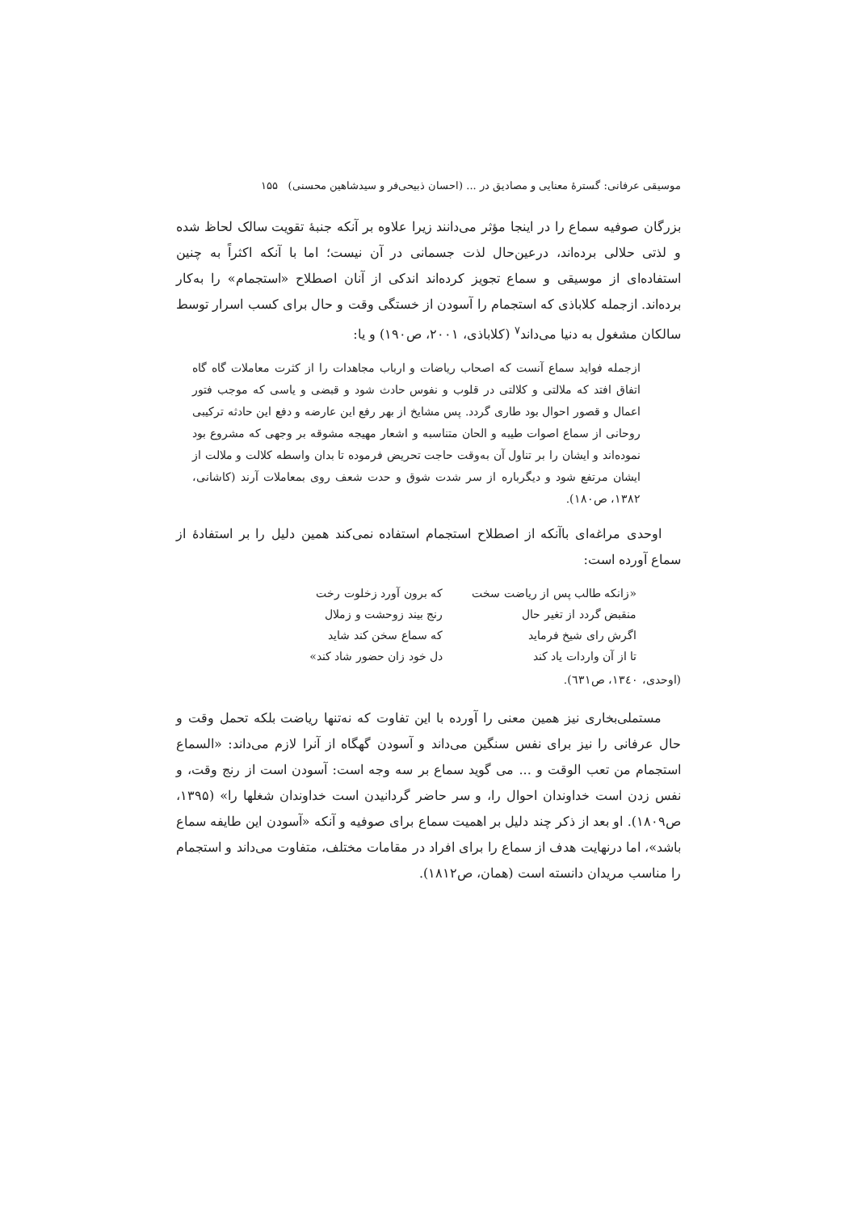موسیقی عرفانی: گسترهٔ معنایی و مصادیق در ... (احسان ذبیحی‌فر و سیدشاهین محسنی) ۱۵۵
بزرگان صوفیه سماع را در اینجا مؤثر می‌دانند زیرا علاوه بر آنکه جنبهٔ تقویت سالک لحاظ شده و لذتی حلالی برده‌اند، درعین‌حال لذت جسمانی در آن نیست؛ اما با آنکه اکثراً به چنین استفاده‌ای از موسیقی و سماع تجویز کرده‌اند اندکی از آنان اصطلاح «استجمام» را به‌کار برده‌اند. ازجمله کلاباذی که استجمام را آسودن از خستگی وقت و حال برای کسب اسرار توسط سالکان مشغول به دنیا می‌داند<sup>۷</sup> (کلاباذی، ۲۰۰۱، ص۱۹۰) و یا:
ازجمله فواید سماع آنست که اصحاب ریاضات و ارباب مجاهدات را از کثرت معاملات گاه گاه اتفاق افتد که ملالتی و کلالتی در قلوب و نفوس حادث شود و قبضی و یاسی که موجب فتور اعمال و قصور احوال بود طاری گردد. پس مشایخ از بهر رفع این عارضه و دفع این حادثه ترکیبی روحانی از سماع اصوات طیبه و الحان متناسبه و اشعار مهیجه مشوقه بر وجهی که مشروع بود نموده‌اند و ایشان را بر تناول آن به‌وقت حاجت تحریض فرموده تا بدان واسطه کلالت و ملالت از ایشان مرتفع شود و دیگرباره از سر شدت شوق و حدت شعف روی بمعاملات آرند (کاشانی، ۱۳۸۲، ص۱۸۰).
اوحدی مراغه‌ای باآنکه از اصطلاح استجمام استفاده نمی‌کند همین دلیل را بر استفادهٔ از سماع آورده است:
| «زانکه طالب پس از ریاضت سخت | که برون آورد زخلوت رخت |
| منقبض گردد از تغیر حال | رنج بیند زوحشت و زملال |
| اگرش رای شیخ فرماید | که سماع سخن کند شاید |
| تا از آن واردات یاد کند | دل خود زان حضور شاد کند» |
(اوحدی، ۱۳٤۰، ص٦۳۱).
مستملی‌بخاری نیز همین معنی را آورده با این تفاوت که نه‌تنها ریاضت بلکه تحمل وقت و حال عرفانی را نیز برای نفس سنگین می‌داند و آسودن گهگاه از آنرا لازم می‌داند: «السماع استجمام من تعب الوقت و ... می گوید سماع بر سه وجه است: آسودن است از رنج وقت، و نفس زدن است خداوندان احوال را، و سر حاضر گردانیدن است خداوندان شغلها را» (۱۳۹۵، ص۱۸۰۹). او بعد از ذکر چند دلیل بر اهمیت سماع برای صوفیه و آنکه «آسودن این طایفه سماع باشد»، اما درنهایت هدف از سماع را برای افراد در مقامات مختلف، متفاوت می‌داند و استجمام را مناسب مریدان دانسته است (همان، ص۱۸۱۲).